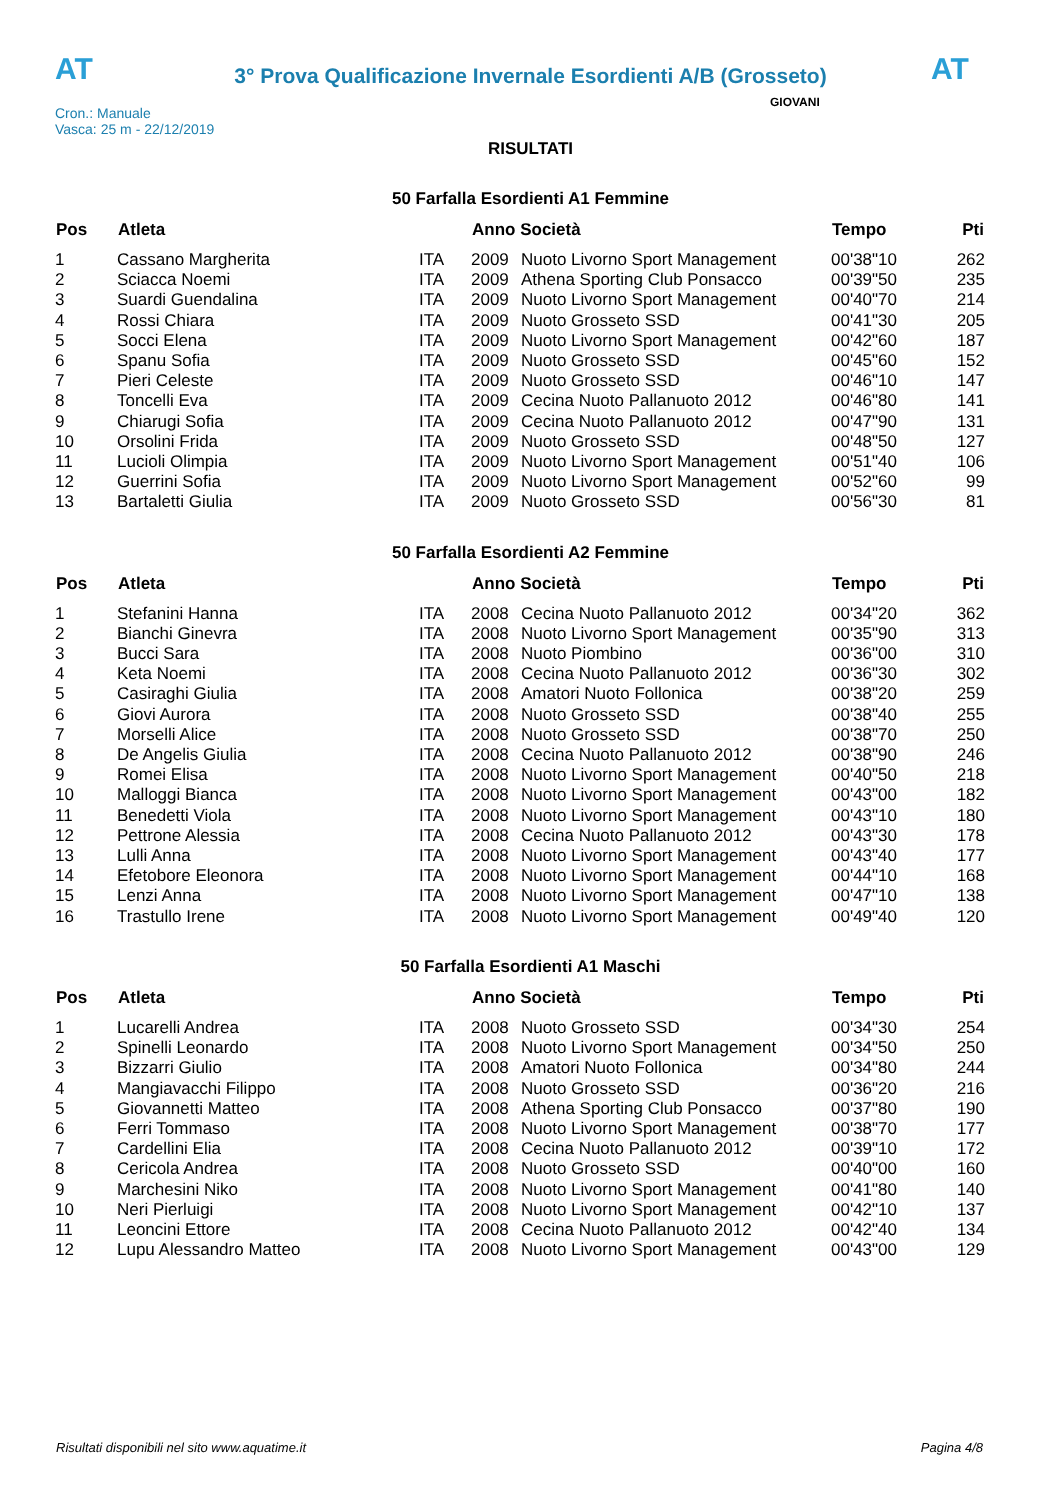AT
3° Prova Qualificazione Invernale Esordienti A/B (Grosseto)
AT
Cron.: Manuale
Vasca: 25 m - 22/12/2019
GIOVANI
RISULTATI
50 Farfalla Esordienti A1 Femmine
| Pos | Atleta | | Anno Società | | Tempo | Pti |
| --- | --- | --- | --- | --- | --- | --- |
| 1 | Cassano Margherita | ITA | 2009 | Nuoto Livorno Sport Management | 00'38"10 | 262 |
| 2 | Sciacca Noemi | ITA | 2009 | Athena Sporting Club Ponsacco | 00'39"50 | 235 |
| 3 | Suardi Guendalina | ITA | 2009 | Nuoto Livorno Sport Management | 00'40"70 | 214 |
| 4 | Rossi Chiara | ITA | 2009 | Nuoto Grosseto SSD | 00'41"30 | 205 |
| 5 | Socci Elena | ITA | 2009 | Nuoto Livorno Sport Management | 00'42"60 | 187 |
| 6 | Spanu Sofia | ITA | 2009 | Nuoto Grosseto SSD | 00'45"60 | 152 |
| 7 | Pieri Celeste | ITA | 2009 | Nuoto Grosseto SSD | 00'46"10 | 147 |
| 8 | Toncelli Eva | ITA | 2009 | Cecina Nuoto Pallanuoto 2012 | 00'46"80 | 141 |
| 9 | Chiarugi Sofia | ITA | 2009 | Cecina Nuoto Pallanuoto 2012 | 00'47"90 | 131 |
| 10 | Orsolini Frida | ITA | 2009 | Nuoto Grosseto SSD | 00'48"50 | 127 |
| 11 | Lucioli Olimpia | ITA | 2009 | Nuoto Livorno Sport Management | 00'51"40 | 106 |
| 12 | Guerrini Sofia | ITA | 2009 | Nuoto Livorno Sport Management | 00'52"60 | 99 |
| 13 | Bartaletti Giulia | ITA | 2009 | Nuoto Grosseto SSD | 00'56"30 | 81 |
50 Farfalla Esordienti A2 Femmine
| Pos | Atleta | | Anno Società | | Tempo | Pti |
| --- | --- | --- | --- | --- | --- | --- |
| 1 | Stefanini Hanna | ITA | 2008 | Cecina Nuoto Pallanuoto 2012 | 00'34"20 | 362 |
| 2 | Bianchi Ginevra | ITA | 2008 | Nuoto Livorno Sport Management | 00'35"90 | 313 |
| 3 | Bucci Sara | ITA | 2008 | Nuoto Piombino | 00'36"00 | 310 |
| 4 | Keta Noemi | ITA | 2008 | Cecina Nuoto Pallanuoto 2012 | 00'36"30 | 302 |
| 5 | Casiraghi Giulia | ITA | 2008 | Amatori Nuoto Follonica | 00'38"20 | 259 |
| 6 | Giovi Aurora | ITA | 2008 | Nuoto Grosseto SSD | 00'38"40 | 255 |
| 7 | Morselli Alice | ITA | 2008 | Nuoto Grosseto SSD | 00'38"70 | 250 |
| 8 | De Angelis Giulia | ITA | 2008 | Cecina Nuoto Pallanuoto 2012 | 00'38"90 | 246 |
| 9 | Romei Elisa | ITA | 2008 | Nuoto Livorno Sport Management | 00'40"50 | 218 |
| 10 | Malloggi Bianca | ITA | 2008 | Nuoto Livorno Sport Management | 00'43"00 | 182 |
| 11 | Benedetti Viola | ITA | 2008 | Nuoto Livorno Sport Management | 00'43"10 | 180 |
| 12 | Pettrone Alessia | ITA | 2008 | Cecina Nuoto Pallanuoto 2012 | 00'43"30 | 178 |
| 13 | Lulli Anna | ITA | 2008 | Nuoto Livorno Sport Management | 00'43"40 | 177 |
| 14 | Efetobore Eleonora | ITA | 2008 | Nuoto Livorno Sport Management | 00'44"10 | 168 |
| 15 | Lenzi Anna | ITA | 2008 | Nuoto Livorno Sport Management | 00'47"10 | 138 |
| 16 | Trastullo Irene | ITA | 2008 | Nuoto Livorno Sport Management | 00'49"40 | 120 |
50 Farfalla Esordienti A1 Maschi
| Pos | Atleta | | Anno Società | | Tempo | Pti |
| --- | --- | --- | --- | --- | --- | --- |
| 1 | Lucarelli Andrea | ITA | 2008 | Nuoto Grosseto SSD | 00'34"30 | 254 |
| 2 | Spinelli Leonardo | ITA | 2008 | Nuoto Livorno Sport Management | 00'34"50 | 250 |
| 3 | Bizzarri Giulio | ITA | 2008 | Amatori Nuoto Follonica | 00'34"80 | 244 |
| 4 | Mangiavacchi Filippo | ITA | 2008 | Nuoto Grosseto SSD | 00'36"20 | 216 |
| 5 | Giovannetti Matteo | ITA | 2008 | Athena Sporting Club Ponsacco | 00'37"80 | 190 |
| 6 | Ferri Tommaso | ITA | 2008 | Nuoto Livorno Sport Management | 00'38"70 | 177 |
| 7 | Cardellini Elia | ITA | 2008 | Cecina Nuoto Pallanuoto 2012 | 00'39"10 | 172 |
| 8 | Cericola Andrea | ITA | 2008 | Nuoto Grosseto SSD | 00'40"00 | 160 |
| 9 | Marchesini Niko | ITA | 2008 | Nuoto Livorno Sport Management | 00'41"80 | 140 |
| 10 | Neri Pierluigi | ITA | 2008 | Nuoto Livorno Sport Management | 00'42"10 | 137 |
| 11 | Leoncini Ettore | ITA | 2008 | Cecina Nuoto Pallanuoto 2012 | 00'42"40 | 134 |
| 12 | Lupu Alessandro Matteo | ITA | 2008 | Nuoto Livorno Sport Management | 00'43"00 | 129 |
Risultati disponibili nel sito www.aquatime.it Pagina 4/8